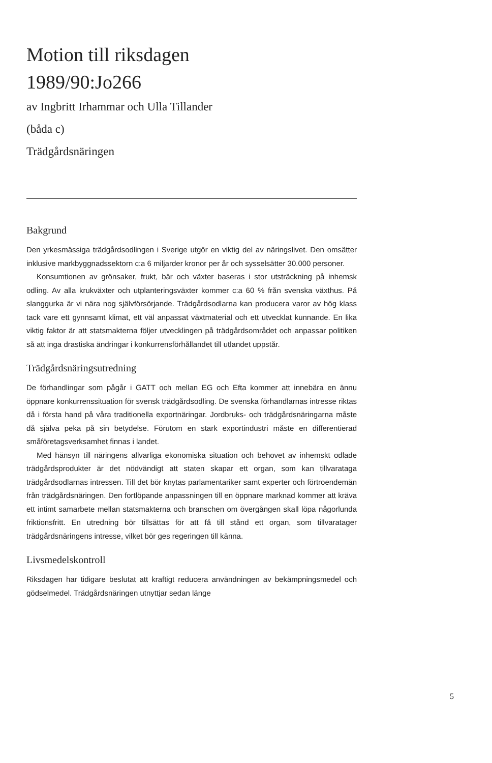Motion till riksdagen
1989/90:Jo266
av Ingbritt Irhammar och Ulla Tillander
(båda c)
Trädgårdsnäringen
Bakgrund
Den yrkesmässiga trädgårdsodlingen i Sverige utgör en viktig del av näringslivet. Den omsätter inklusive markbyggnadssektorn c:a 6 miljarder kronor per år och sysselsätter 30.000 personer.
Konsumtionen av grönsaker, frukt, bär och växter baseras i stor utsträckning på inhemsk odling. Av alla krukväxter och utplanteringsväxter kommer c:a 60 % från svenska växthus. På slanggurka är vi nära nog självförsörjande. Trädgårdsodlarna kan producera varor av hög klass tack vare ett gynnsamt klimat, ett väl anpassat växtmaterial och ett utvecklat kunnande. En lika viktig faktor är att statsmakterna följer utvecklingen på trädgårdsområdet och anpassar politiken så att inga drastiska ändringar i konkurrensförhållandet till utlandet uppstår.
Trädgårdsnäringsutredning
De förhandlingar som pågår i GATT och mellan EG och Efta kommer att innebära en ännu öppnare konkurrenssituation för svensk trädgårdsodling. De svenska förhandlarnas intresse riktas då i första hand på våra traditionella exportnäringar. Jordbruks- och trädgårdsnäringarna måste då själva peka på sin betydelse. Förutom en stark exportindustri måste en differentierad småföretagsverksamhet finnas i landet.
Med hänsyn till näringens allvarliga ekonomiska situation och behovet av inhemskt odlade trädgårdsprodukter är det nödvändigt att staten skapar ett organ, som kan tillvarataga trädgårdsodlarnas intressen. Till det bör knytas parlamentariker samt experter och förtroendemän från trädgårdsnäringen. Den fortlöpande anpassningen till en öppnare marknad kommer att kräva ett intimt samarbete mellan statsmakterna och branschen om övergången skall löpa någorlunda friktionsfritt. En utredning bör tillsättas för att få till stånd ett organ, som tillvaratager trädgårdsnäringens intresse, vilket bör ges regeringen till känna.
Livsmedelskontroll
Riksdagen har tidigare beslutat att kraftigt reducera användningen av bekämpningsmedel och gödselmedel. Trädgårdsnäringen utnyttjar sedan länge
5